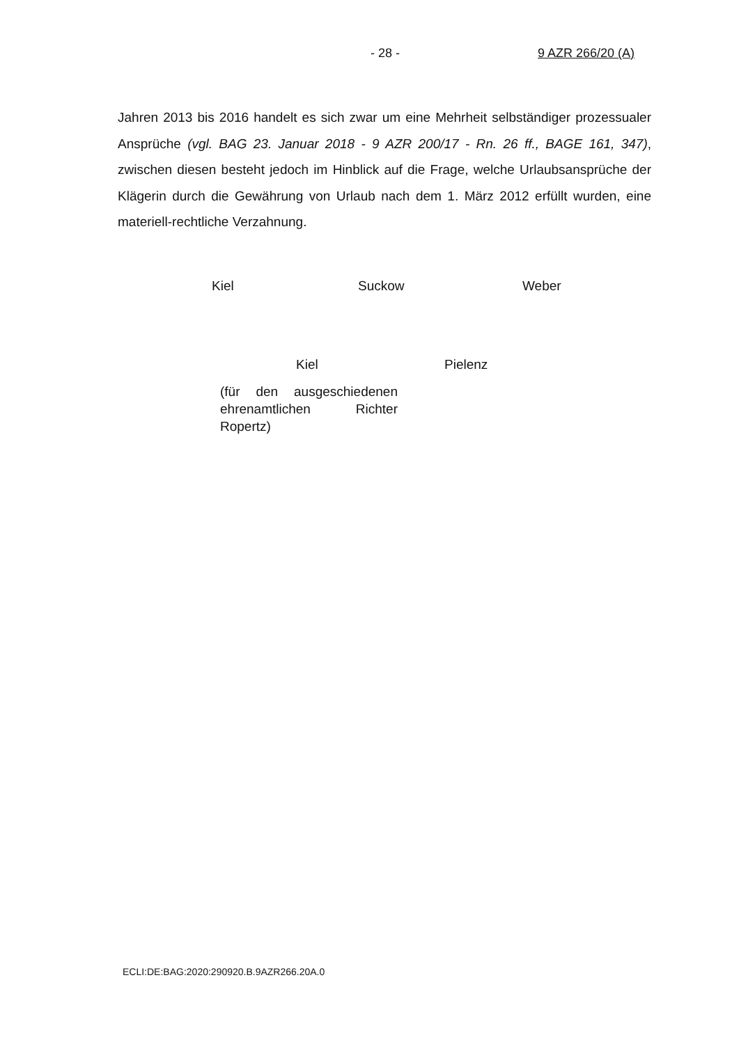- 28 - 9 AZR 266/20 (A)
Jahren 2013 bis 2016 handelt es sich zwar um eine Mehrheit selbständiger prozessualer Ansprüche (vgl. BAG 23. Januar 2018 - 9 AZR 200/17 - Rn. 26 ff., BAGE 161, 347), zwischen diesen besteht jedoch im Hinblick auf die Frage, welche Urlaubsansprüche der Klägerin durch die Gewährung von Urlaub nach dem 1. März 2012 erfüllt wurden, eine materiell-rechtliche Verzahnung.
Kiel Suckow Weber
Kiel Pielenz
(für den ausgeschiedenen ehrenamtlichen Richter Ropertz)
ECLI:DE:BAG:2020:290920.B.9AZR266.20A.0